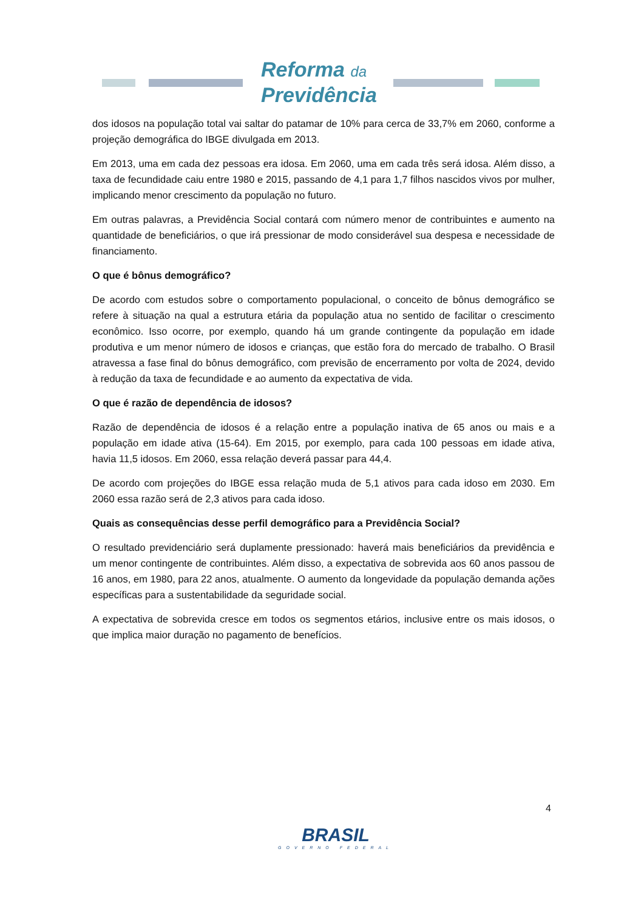Reforma da
Previdência
dos idosos na população total vai saltar do patamar de 10% para cerca de 33,7% em 2060, conforme a projeção demográfica do IBGE divulgada em 2013.
Em 2013, uma em cada dez pessoas era idosa. Em 2060, uma em cada três será idosa. Além disso, a taxa de fecundidade caiu entre 1980 e 2015, passando de 4,1 para 1,7 filhos nascidos vivos por mulher, implicando menor crescimento da população no futuro.
Em outras palavras, a Previdência Social contará com número menor de contribuintes e aumento na quantidade de beneficiários, o que irá pressionar de modo considerável sua despesa e necessidade de financiamento.
O que é bônus demográfico?
De acordo com estudos sobre o comportamento populacional, o conceito de bônus demográfico se refere à situação na qual a estrutura etária da população atua no sentido de facilitar o crescimento econômico. Isso ocorre, por exemplo, quando há um grande contingente da população em idade produtiva e um menor número de idosos e crianças, que estão fora do mercado de trabalho. O Brasil atravessa a fase final do bônus demográfico, com previsão de encerramento por volta de 2024, devido à redução da taxa de fecundidade e ao aumento da expectativa de vida.
O que é razão de dependência de idosos?
Razão de dependência de idosos é a relação entre a população inativa de 65 anos ou mais e a população em idade ativa (15-64). Em 2015, por exemplo, para cada 100 pessoas em idade ativa, havia 11,5 idosos. Em 2060, essa relação deverá passar para 44,4.
De acordo com projeções do IBGE essa relação muda de 5,1 ativos para cada idoso em 2030. Em 2060 essa razão será de 2,3 ativos para cada idoso.
Quais as consequências desse perfil demográfico para a Previdência Social?
O resultado previdenciário será duplamente pressionado: haverá mais beneficiários da previdência e um menor contingente de contribuintes. Além disso, a expectativa de sobrevida aos 60 anos passou de 16 anos, em 1980, para 22 anos, atualmente. O aumento da longevidade da população demanda ações específicas para a sustentabilidade da seguridade social.
A expectativa de sobrevida cresce em todos os segmentos etários, inclusive entre os mais idosos, o que implica maior duração no pagamento de benefícios.
4
BRASIL
GOVERNO FEDERAL